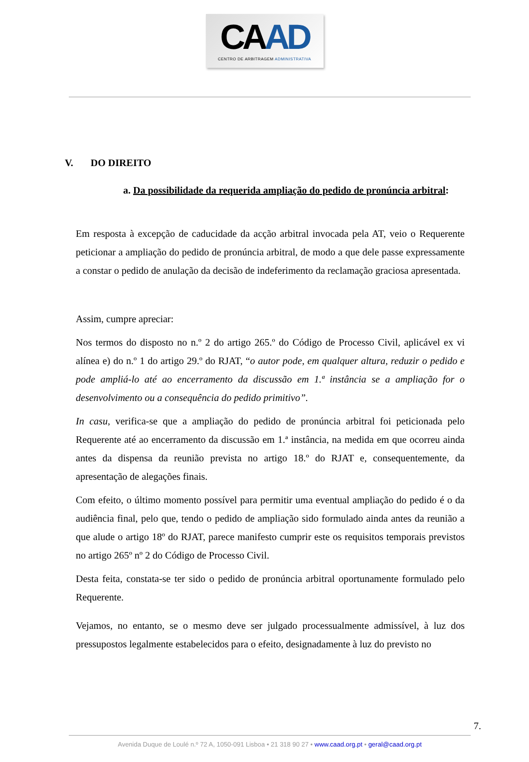CAAD
CENTRO DE ARBITRAGEM ADMINISTRATIVA
V. DO DIREITO
a. Da possibilidade da requerida ampliação do pedido de pronúncia arbitral:
Em resposta à excepção de caducidade da acção arbitral invocada pela AT, veio o Requerente peticionar a ampliação do pedido de pronúncia arbitral, de modo a que dele passe expressamente a constar o pedido de anulação da decisão de indeferimento da reclamação graciosa apresentada.
Assim, cumpre apreciar:
Nos termos do disposto no n.º 2 do artigo 265.º do Código de Processo Civil, aplicável ex vi alínea e) do n.º 1 do artigo 29.º do RJAT, “o autor pode, em qualquer altura, reduzir o pedido e pode ampliá-lo até ao encerramento da discussão em 1.ª instância se a ampliação for o desenvolvimento ou a consequência do pedido primitivo”.
In casu, verifica-se que a ampliação do pedido de pronúncia arbitral foi peticionada pelo Requerente até ao encerramento da discussão em 1.ª instância, na medida em que ocorreu ainda antes da dispensa da reunião prevista no artigo 18.º do RJAT e, consequentemente, da apresentação de alegações finais.
Com efeito, o último momento possível para permitir uma eventual ampliação do pedido é o da audiência final, pelo que, tendo o pedido de ampliação sido formulado ainda antes da reunião a que alude o artigo 18º do RJAT, parece manifesto cumprir este os requisitos temporais previstos no artigo 265º nº 2 do Código de Processo Civil.
Desta feita, constata-se ter sido o pedido de pronúncia arbitral oportunamente formulado pelo Requerente.
Vejamos, no entanto, se o mesmo deve ser julgado processualmente admissível, à luz dos pressupostos legalmente estabelecidos para o efeito, designadamente à luz do previsto no
7.
Avenida Duque de Loulé n.º 72 A, 1050-091 Lisboa • 21 318 90 27 • www.caad.org.pt • geral@caad.org.pt